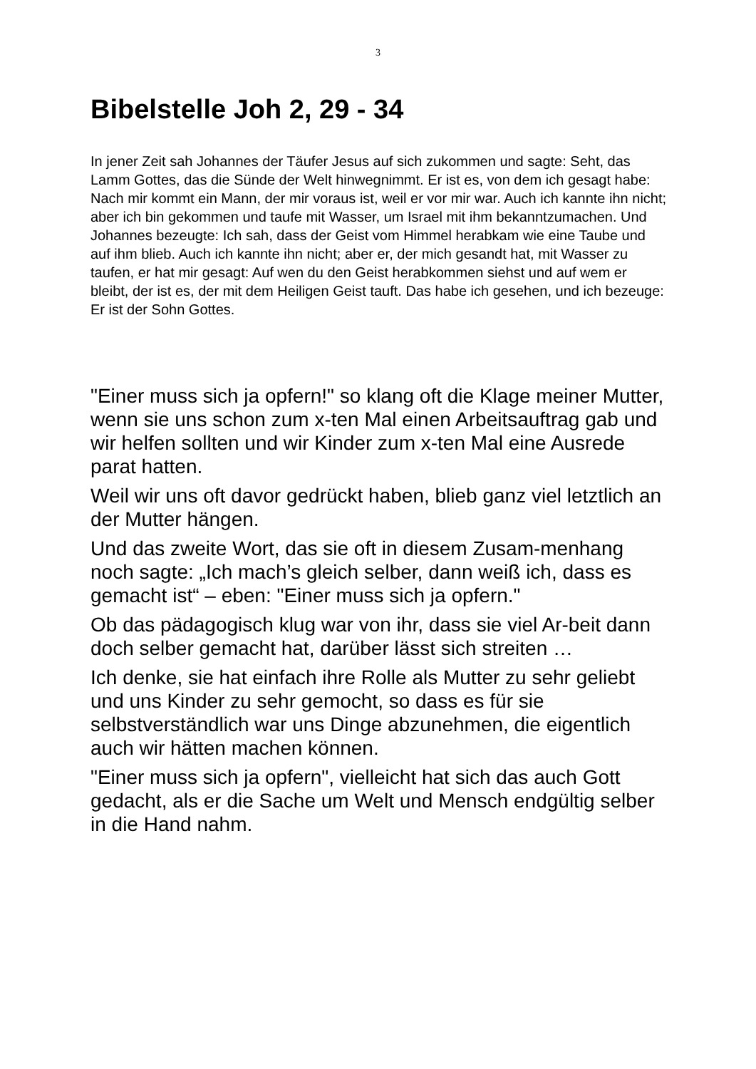3
Bibelstelle Joh 2, 29 - 34
In jener Zeit sah Johannes der Täufer Jesus auf sich zukommen und sagte: Seht, das Lamm Gottes, das die Sünde der Welt hinwegnimmt. Er ist es, von dem ich gesagt habe: Nach mir kommt ein Mann, der mir voraus ist, weil er vor mir war. Auch ich kannte ihn nicht; aber ich bin gekommen und taufe mit Wasser, um Israel mit ihm bekanntzumachen. Und Johannes bezeugte: Ich sah, dass der Geist vom Himmel herabkam wie eine Taube und auf ihm blieb. Auch ich kannte ihn nicht; aber er, der mich gesandt hat, mit Wasser zu taufen, er hat mir gesagt: Auf wen du den Geist herabkommen siehst und auf wem er bleibt, der ist es, der mit dem Heiligen Geist tauft. Das habe ich gesehen, und ich bezeuge: Er ist der Sohn Gottes.
"Einer muss sich ja opfern!" so klang oft die Klage meiner Mutter, wenn sie uns schon zum x-ten Mal einen Arbeitsauftrag gab und wir helfen sollten und wir Kinder zum x-ten Mal eine Ausrede parat hatten.
Weil wir uns oft davor gedrückt haben, blieb ganz viel letztlich an der Mutter hängen.
Und das zweite Wort, das sie oft in diesem Zusam-menhang noch sagte: „Ich mach’s gleich selber, dann weiß ich, dass es gemacht ist“ – eben: "Einer muss sich ja opfern."
Ob das pädagogisch klug war von ihr, dass sie viel Ar-beit dann doch selber gemacht hat, darüber lässt sich streiten …
Ich denke, sie hat einfach ihre Rolle als Mutter zu sehr geliebt und uns Kinder zu sehr gemocht, so dass es für sie selbstverständlich war uns Dinge abzunehmen, die eigentlich auch wir hätten machen können.
"Einer muss sich ja opfern", vielleicht hat sich das auch Gott gedacht, als er die Sache um Welt und Mensch endgültig selber in die Hand nahm.